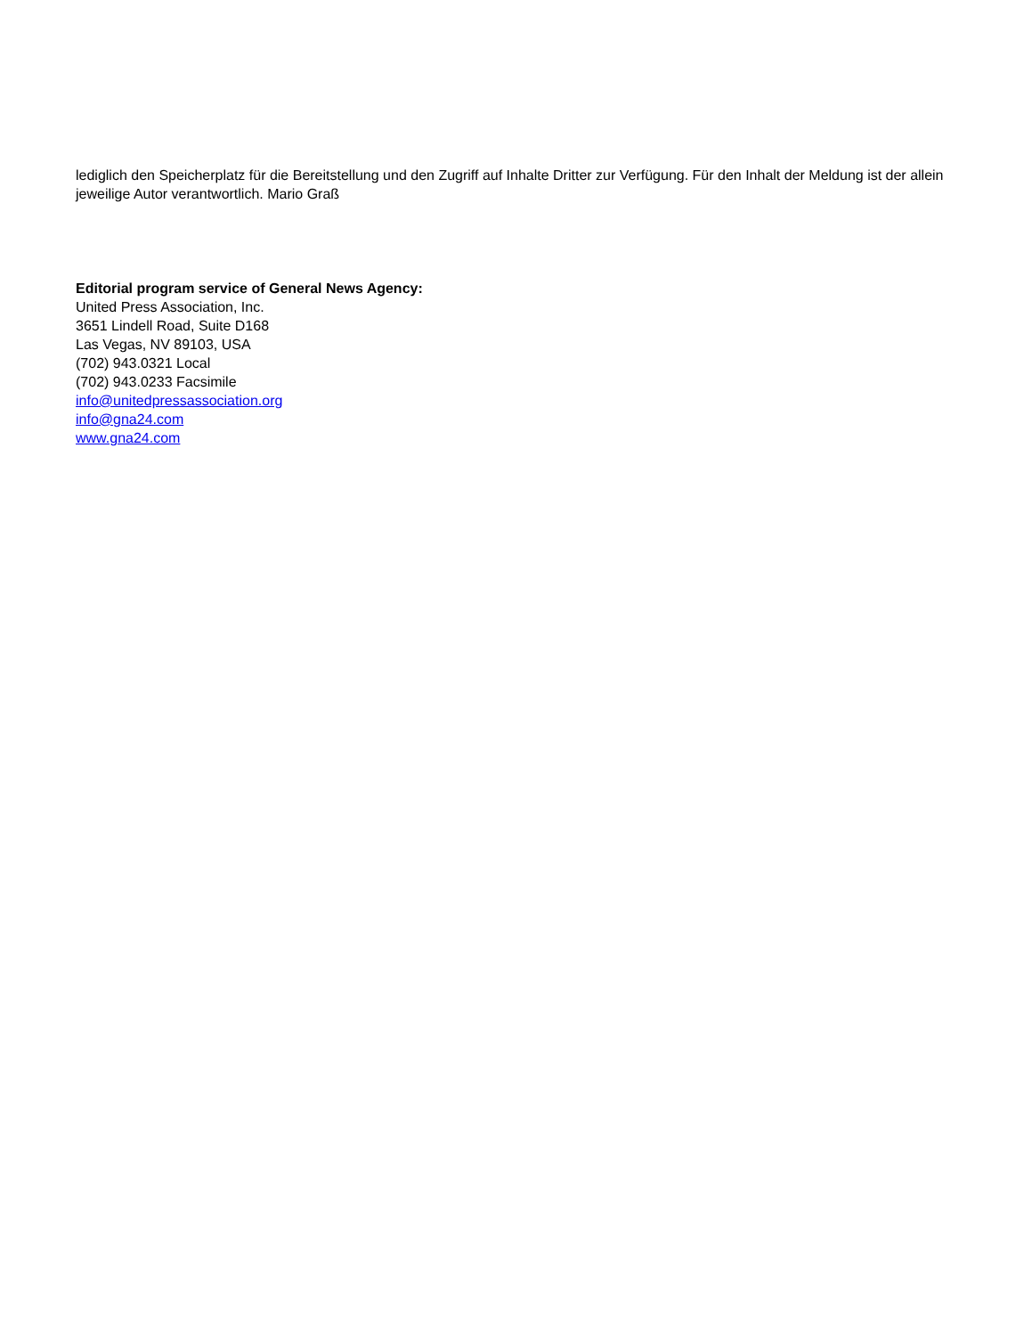lediglich den Speicherplatz für die Bereitstellung und den Zugriff auf Inhalte Dritter zur Verfügung. Für den Inhalt der Meldung ist der allein jeweilige Autor verantwortlich. Mario Graß
Editorial program service of General News Agency:
United Press Association, Inc.
3651 Lindell Road, Suite D168
Las Vegas, NV 89103, USA
(702) 943.0321 Local
(702) 943.0233 Facsimile
info@unitedpressassociation.org
info@gna24.com
www.gna24.com